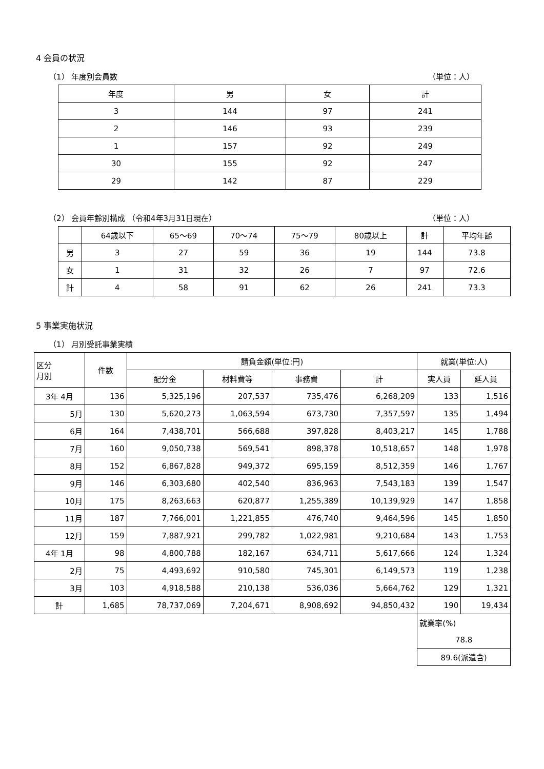4 会員の状況
（1） 年度別会員数 （単位：人）
| 年度 | 男 | 女 | 計 |
| --- | --- | --- | --- |
| 3 | 144 | 97 | 241 |
| 2 | 146 | 93 | 239 |
| 1 | 157 | 92 | 249 |
| 30 | 155 | 92 | 247 |
| 29 | 142 | 87 | 229 |
（2） 会員年齢別構成 （令和4年3月31日現在） （単位：人）
| | 64歳以下 | 65～69 | 70～74 | 75～79 | 80歳以上 | 計 | 平均年齢 |
| --- | --- | --- | --- | --- | --- | --- | --- |
| 男 | 3 | 27 | 59 | 36 | 19 | 144 | 73.8 |
| 女 | 1 | 31 | 32 | 26 | 7 | 97 | 72.6 |
| 計 | 4 | 58 | 91 | 62 | 26 | 241 | 73.3 |
5 事業実施状況
（1） 月別受託事業実績
| 区分 月別 | 件数 | 請負金額(単位:円) | | | | 就業(単位:人) | |
| --- | --- | --- | --- | --- | --- | --- | --- |
| | | 配分金 | 材料費等 | 事務費 | 計 | 実人員 | 延人員 |
| 3年 4月 | 136 | 5,325,196 | 207,537 | 735,476 | 6,268,209 | 133 | 1,516 |
| 5月 | 130 | 5,620,273 | 1,063,594 | 673,730 | 7,357,597 | 135 | 1,494 |
| 6月 | 164 | 7,438,701 | 566,688 | 397,828 | 8,403,217 | 145 | 1,788 |
| 7月 | 160 | 9,050,738 | 569,541 | 898,378 | 10,518,657 | 148 | 1,978 |
| 8月 | 152 | 6,867,828 | 949,372 | 695,159 | 8,512,359 | 146 | 1,767 |
| 9月 | 146 | 6,303,680 | 402,540 | 836,963 | 7,543,183 | 139 | 1,547 |
| 10月 | 175 | 8,263,663 | 620,877 | 1,255,389 | 10,139,929 | 147 | 1,858 |
| 11月 | 187 | 7,766,001 | 1,221,855 | 476,740 | 9,464,596 | 145 | 1,850 |
| 12月 | 159 | 7,887,921 | 299,782 | 1,022,981 | 9,210,684 | 143 | 1,753 |
| 4年 1月 | 98 | 4,800,788 | 182,167 | 634,711 | 5,617,666 | 124 | 1,324 |
| 2月 | 75 | 4,493,692 | 910,580 | 745,301 | 6,149,573 | 119 | 1,238 |
| 3月 | 103 | 4,918,588 | 210,138 | 536,036 | 5,664,762 | 129 | 1,321 |
| 計 | 1,685 | 78,737,069 | 7,204,671 | 8,908,692 | 94,850,432 | 190 | 19,434 |
| | | | | | | 就業率(%) | |
| | | | | | | 78.8 | |
| | | | | | | 89.6(派遣含) | |